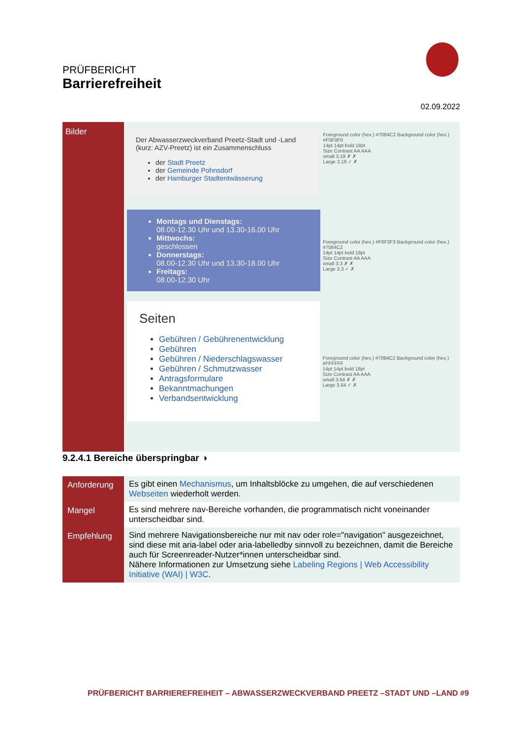PRÜFBERICHT
Barrierefreiheit
02.09.2022
Bilder
Der Abwasserzweckverband Preetz-Stadt und -Land (kurz: AZV-Preetz) ist ein Zusammenschluss
der Stadt Preetz
der Gemeinde Pohnsdorf
der Hamburger Stadtentwässerung
Foreground color (hex.) #7084C2 Background color (hex.) #F0F0F0
14pt 14pt bold 18pt
Size Contrast AA AAA
small 3.19 ✗ ✗
Large 3.19 ✓ ✗
Montags und Dienstags:
08.00-12.30 Uhr und 13.30-16.00 Uhr
Mittwochs:
geschlossen
Donnerstags:
08.00-12.30 Uhr und 13.30-18.00 Uhr
Freitags:
08.00-12.30 Uhr
Foreground color (hex.) #F6F3F3 Background color (hex.) #7084C2
14pt 14pt bold 18pt
Size Contrast AA AAA
small 3.3 ✗ ✗
Large 3.3 ✓ ✗
Seiten
Gebühren / Gebührenentwicklung
Gebühren
Gebühren / Niederschlagswasser
Gebühren / Schmutzwasser
Antragsformulare
Bekanntmachungen
Verbandsentwicklung
Foreground color (hex.) #7084C2 Background color (hex.) #FFFFFF
14pt 14pt bold 18pt
Size Contrast AA AAA
small 3.64 ✗ ✗
Large 3.64 ✓ ✗
9.2.4.1 Bereiche überspringbar ◑
| Anforderung | Es gibt einen Mechanismus , um Inhaltsblöcke zu umgehen, die auf verschiedenen Webseiten wiederholt werden. |
| Mangel | Es sind mehrere nav-Bereiche vorhanden, die programmatisch nicht voneinander unterscheidbar sind. |
| Empfehlung | Sind mehrere Navigationsbereiche nur mit nav oder role="navigation" ausgezeichnet, sind diese mit aria-label oder aria-labelledby sinnvoll zu bezeichnen, damit die Bereiche auch für Screenreader-Nutzer*innen unterscheidbar sind. Nähere Informationen zur Umsetzung siehe Labeling Regions / Web Accessibility Initiative (WAI) / W3C . |
PRÜFBERICHT BARRIEREFREIHEIT – ABWASSERZWECKVERBAND PREETZ –STADT UND –LAND #9